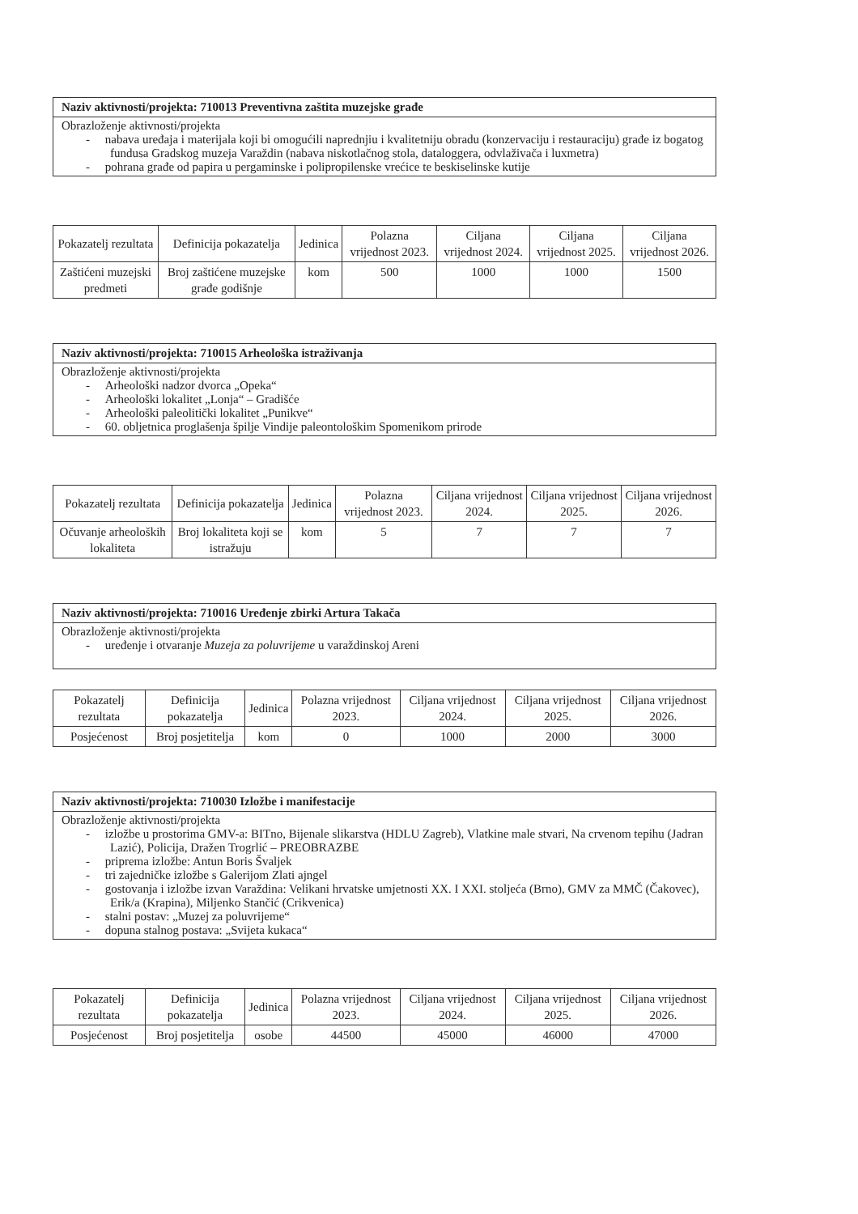Naziv aktivnosti/projekta: 710013 Preventivna zaštita muzejske građe
Obrazloženje aktivnosti/projekta
- nabava uređaja i materijala koji bi omogućili naprednjiu i kvalitetniju obradu (konzervaciju i restauraciju) građe iz bogatog fundusa Gradskog muzeja Varaždin (nabava niskotlačnog stola, dataloggera, odvlaživača i luxmetra)
- pohrana građe od papira u pergaminske i polipropilenske vrećice te beskiselinske kutije
| Pokazatelj rezultata | Definicija pokazatelja | Jedinica | Polazna vrijednost 2023. | Ciljana vrijednost 2024. | Ciljana vrijednost 2025. | Ciljana vrijednost 2026. |
| --- | --- | --- | --- | --- | --- | --- |
| Zaštićeni muzejski predmeti | Broj zaštićene muzejske građe godišnje | kom | 500 | 1000 | 1000 | 1500 |
Naziv aktivnosti/projekta: 710015 Arheološka istraživanja
Obrazloženje aktivnosti/projekta
- Arheološki nadzor dvorca „Opeka“
- Arheološki lokalitet „Lonja“ – Gradišće
- Arheološki paleolitički lokalitet „Punikve“
- 60. obljetnica proglašenja špilje Vindije paleontološkim Spomenikom prirode
| Pokazatelj rezultata | Definicija pokazatelja | Jedinica | Polazna vrijednost 2023. | Ciljana vrijednost 2024. | Ciljana vrijednost 2025. | Ciljana vrijednost 2026. |
| --- | --- | --- | --- | --- | --- | --- |
| Očuvanje arheoloških lokaliteta | Broj lokaliteta koji se istražuju | kom | 5 | 7 | 7 | 7 |
Naziv aktivnosti/projekta: 710016 Uređenje zbirki Artura Takača
Obrazloženje aktivnosti/projekta
- uređenje i otvaranje Muzeja za poluvrijeme u varaždinskoj Areni
| Pokazatelj rezultata | Definicija pokazatelja | Jedinica | Polazna vrijednost 2023. | Ciljana vrijednost 2024. | Ciljana vrijednost 2025. | Ciljana vrijednost 2026. |
| --- | --- | --- | --- | --- | --- | --- |
| Posjećenost | Broj posjetitelja | kom | 0 | 1000 | 2000 | 3000 |
Naziv aktivnosti/projekta: 710030 Izložbe i manifestacije
Obrazloženje aktivnosti/projekta
- izložbe u prostorima GMV-a: BITno, Bijenale slikarstva (HDLU Zagreb), Vlatkine male stvari, Na crvenom tepihu (Jadran Lazić), Policija, Dražen Trogrlić – PREOBRAZBE
- priprema izložbe: Antun Boris Švaljek
- tri zajedničke izložbe s Galerijom Zlati ajngel
- gostovanja i izložbe izvan Varaždina: Velikani hrvatske umjetnosti XX. I XXI. stoljeća (Brno), GMV za MMČ (Čakovec), Erik/a (Krapina), Miljenko Stančić (Crikvenica)
- stalni postav: „Muzej za poluvrijeme“
- dopuna stalnog postava: „Svijeta kukaca“
| Pokazatelj rezultata | Definicija pokazatelja | Jedinica | Polazna vrijednost 2023. | Ciljana vrijednost 2024. | Ciljana vrijednost 2025. | Ciljana vrijednost 2026. |
| --- | --- | --- | --- | --- | --- | --- |
| Posjećenost | Broj posjetitelja | osobe | 44500 | 45000 | 46000 | 47000 |